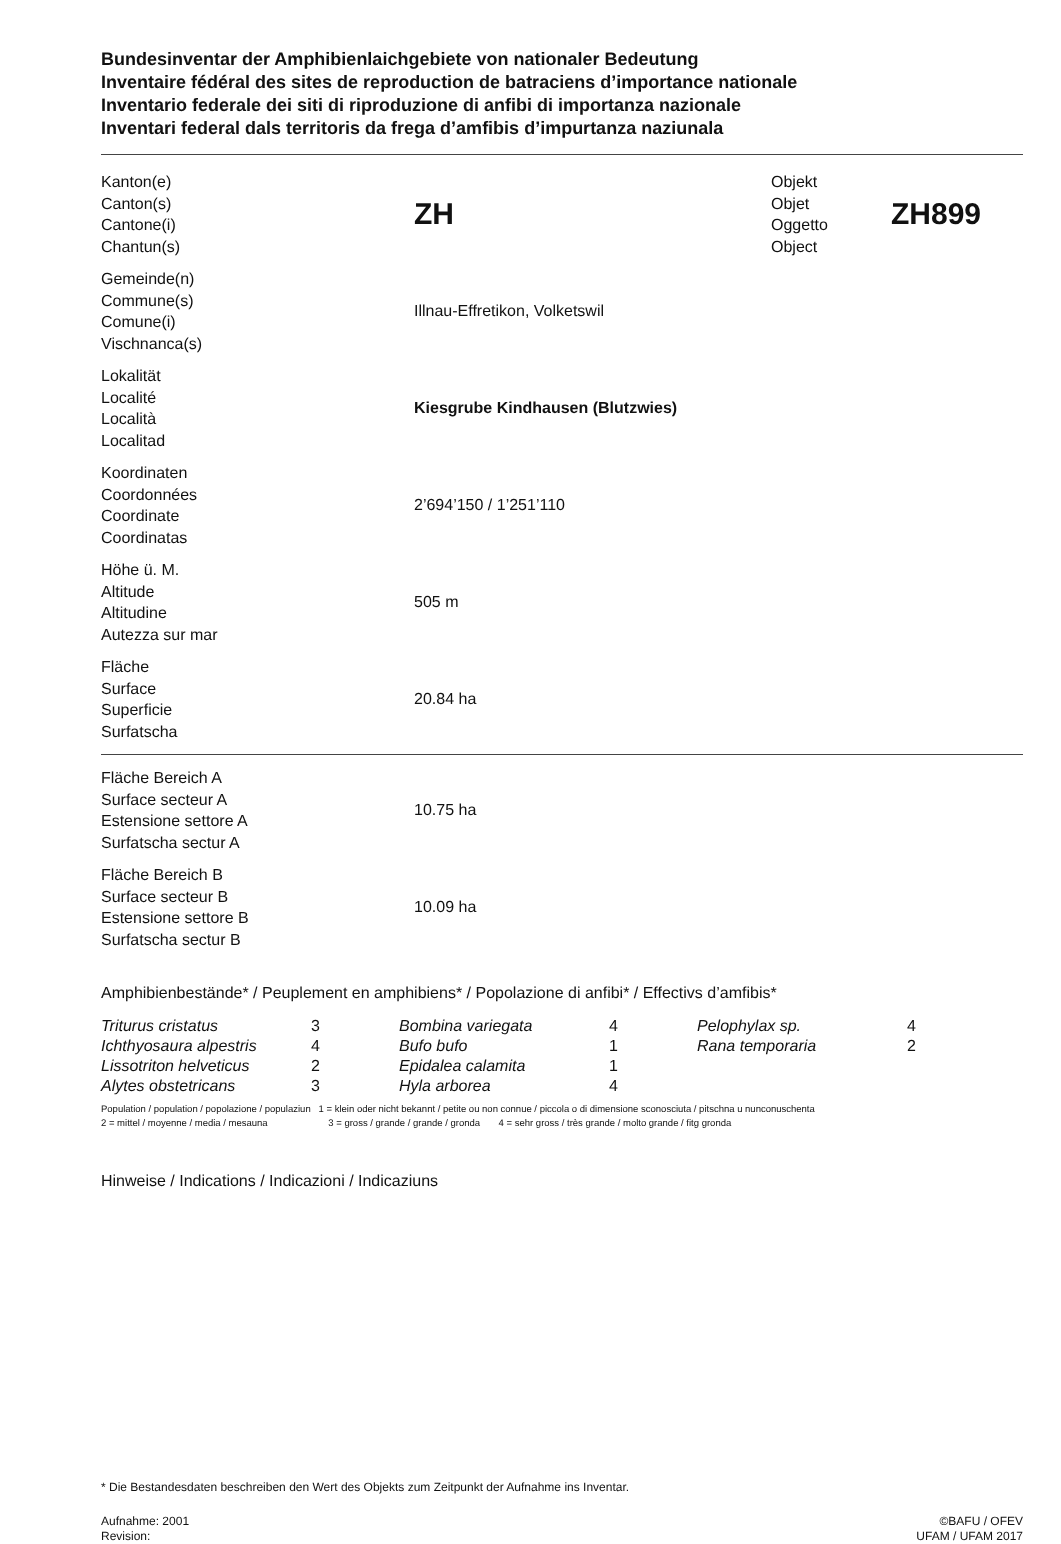Bundesinventar der Amphibienlaichgebiete von nationaler Bedeutung
Inventaire fédéral des sites de reproduction de batraciens d’importance nationale
Inventario federale dei siti di riproduzione di anfibi di importanza nazionale
Inventari federal dals territoris da frega d’amfibis d’impurtanza naziunala
Kanton(e)
Canton(s)
Cantone(i)
Chantun(s)
ZH
Objekt
Objet
Oggetto
Object
ZH899
Gemeinde(n)
Commune(s)
Comune(i)
Vischnanca(s)
Illnau-Effretikon, Volketswil
Lokalität
Localité
Località
Localitad
Kiesgrube Kindhausen (Blutzwies)
Koordinaten
Coordonnées
Coordinate
Coordinatas
2’694’150 / 1’251’110
Höhe ü. M.
Altitude
Altitudine
Autezza sur mar
505 m
Fläche
Surface
Superficie
Surfatscha
20.84 ha
Fläche Bereich A
Surface secteur A
Estensione settore A
Surfatscha sectur A
10.75 ha
Fläche Bereich B
Surface secteur B
Estensione settore B
Surfatscha sectur B
10.09 ha
Amphibienbestände* / Peuplement en amphibiens* / Popolazione di anfibi* / Effectivs d’amfibis*
| Triturus cristatus | 3 | Bombina variegata | 4 | Pelophylax sp. | 4 |
| Ichthyosaura alpestris | 4 | Bufo bufo | 1 | Rana temporaria | 2 |
| Lissotriton helveticus | 2 | Epidalea calamita | 1 | | |
| Alytes obstetricans | 3 | Hyla arborea | 4 | | |
Population / population / popolazione / populaziun 1 = klein oder nicht bekannt / petite ou non connue / piccola o di dimensione sconosciuta / pitschna u nunconuschenta
2 = mittel / moyenne / media / mesauna 3 = gross / grande / grande / gronda 4 = sehr gross / très grande / molto grande / fitg gronda
Hinweise / Indications / Indicazioni / Indicaziuns
* Die Bestandesdaten beschreiben den Wert des Objekts zum Zeitpunkt der Aufnahme ins Inventar.
Aufnahme: 2001
Revision:
©BAFU / OFEV
UFAM / UFAM 2017